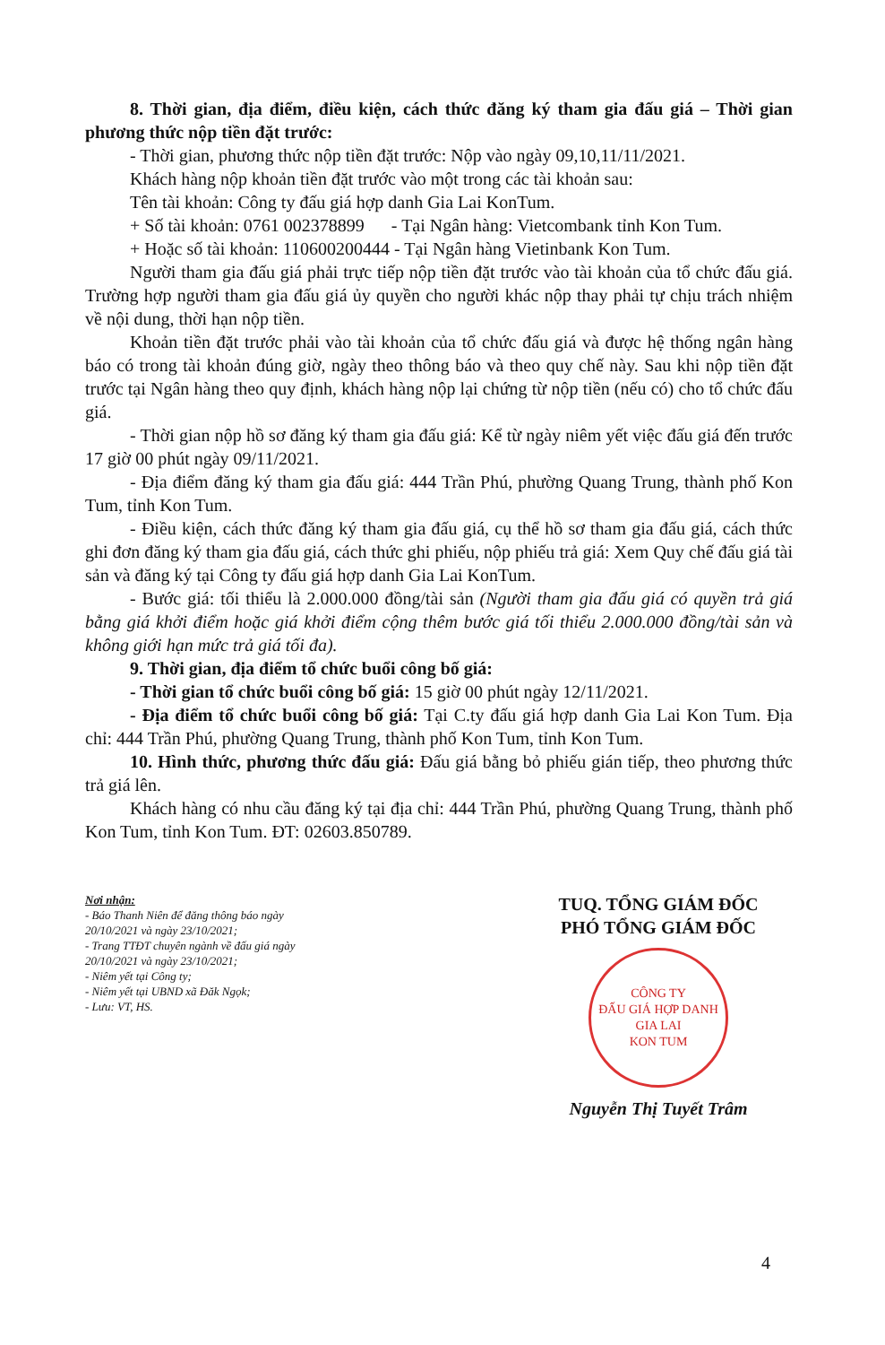8. Thời gian, địa điểm, điều kiện, cách thức đăng ký tham gia đấu giá – Thời gian phương thức nộp tiền đặt trước:
- Thời gian, phương thức nộp tiền đặt trước: Nộp vào ngày 09,10,11/11/2021.
Khách hàng nộp khoản tiền đặt trước vào một trong các tài khoản sau:
Tên tài khoản: Công ty đấu giá hợp danh Gia Lai KonTum.
+ Số tài khoản: 0761 002378899 - Tại Ngân hàng: Vietcombank tỉnh Kon Tum.
+ Hoặc số tài khoản: 110600200444 - Tại Ngân hàng Vietinbank Kon Tum.
Người tham gia đấu giá phải trực tiếp nộp tiền đặt trước vào tài khoản của tổ chức đấu giá. Trường hợp người tham gia đấu giá ủy quyền cho người khác nộp thay phải tự chịu trách nhiệm về nội dung, thời hạn nộp tiền.
Khoản tiền đặt trước phải vào tài khoản của tổ chức đấu giá và được hệ thống ngân hàng báo có trong tài khoản đúng giờ, ngày theo thông báo và theo quy chế này. Sau khi nộp tiền đặt trước tại Ngân hàng theo quy định, khách hàng nộp lại chứng từ nộp tiền (nếu có) cho tổ chức đấu giá.
- Thời gian nộp hồ sơ đăng ký tham gia đấu giá: Kể từ ngày niêm yết việc đấu giá đến trước 17 giờ 00 phút ngày 09/11/2021.
- Địa điểm đăng ký tham gia đấu giá: 444 Trần Phú, phường Quang Trung, thành phố Kon Tum, tỉnh Kon Tum.
- Điều kiện, cách thức đăng ký tham gia đấu giá, cụ thể hồ sơ tham gia đấu giá, cách thức ghi đơn đăng ký tham gia đấu giá, cách thức ghi phiếu, nộp phiếu trả giá: Xem Quy chế đấu giá tài sản và đăng ký tại Công ty đấu giá hợp danh Gia Lai KonTum.
- Bước giá: tối thiểu là 2.000.000 đồng/tài sản (Người tham gia đấu giá có quyền trả giá bằng giá khởi điểm hoặc giá khởi điểm cộng thêm bước giá tối thiểu 2.000.000 đồng/tài sản và không giới hạn mức trả giá tối đa).
9. Thời gian, địa điểm tổ chức buổi công bố giá:
- Thời gian tổ chức buổi công bố giá: 15 giờ 00 phút ngày 12/11/2021.
- Địa điểm tổ chức buổi công bố giá: Tại C.ty đấu giá hợp danh Gia Lai Kon Tum. Địa chỉ: 444 Trần Phú, phường Quang Trung, thành phố Kon Tum, tỉnh Kon Tum.
10. Hình thức, phương thức đấu giá: Đấu giá bằng bỏ phiếu gián tiếp, theo phương thức trả giá lên.
Khách hàng có nhu cầu đăng ký tại địa chỉ: 444 Trần Phú, phường Quang Trung, thành phố Kon Tum, tỉnh Kon Tum. ĐT: 02603.850789.
Nơi nhận:
- Báo Thanh Niên để đăng thông báo ngày 20/10/2021 và ngày 23/10/2021;
- Trang TTĐT chuyên ngành về đấu giá ngày 20/10/2021 và ngày 23/10/2021;
- Niêm yết tại Công ty;
- Niêm yết tại UBND xã Đăk Ngọk;
- Lưu: VT, HS.
TUQ. TỔNG GIÁM ĐỐC
PHÓ TỔNG GIÁM ĐỐC
CÔNG TY
ĐẤU GIÁ HỢP DANH
GIA LAI
KON TUM
Nguyễn Thị Tuyết Trâm
4